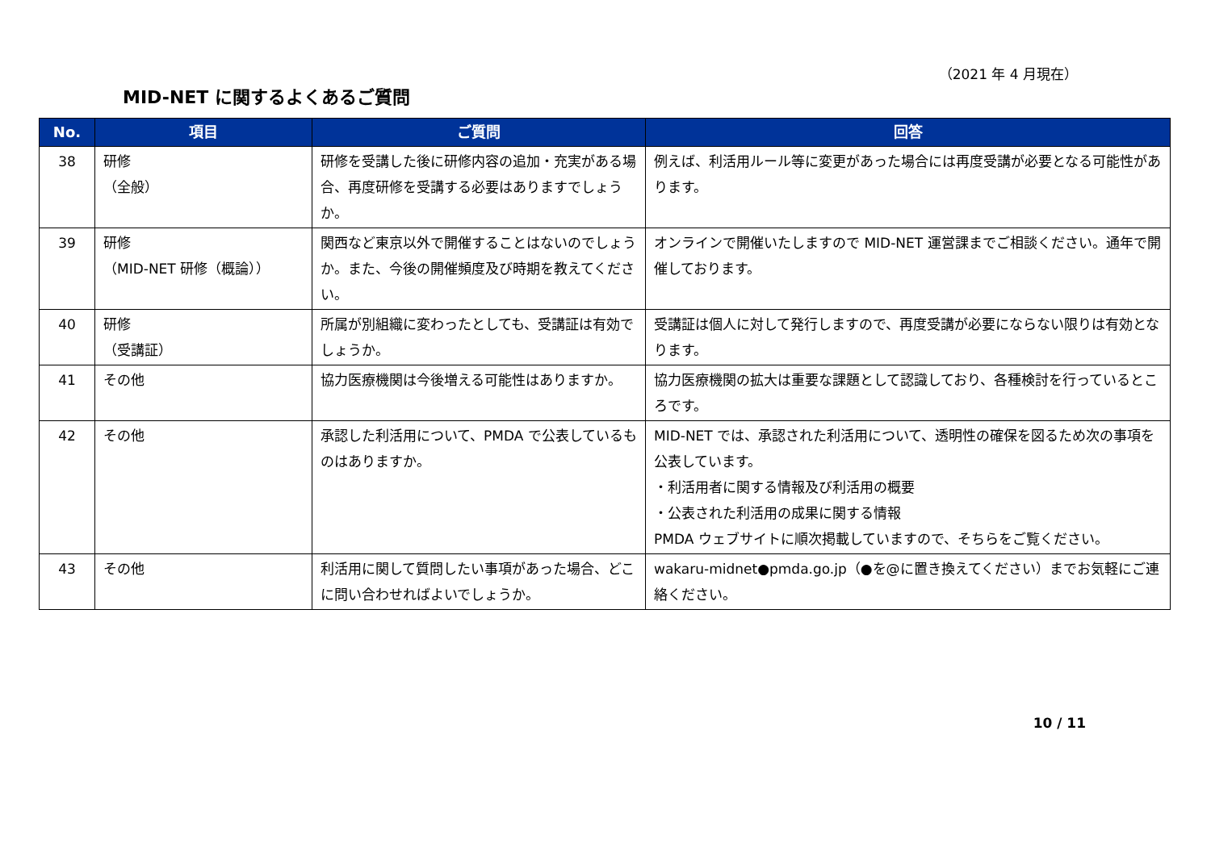（2021 年 4 月現在）
MID-NET に関するよくあるご質問
| No. | 項目 | ご質問 | 回答 |
| --- | --- | --- | --- |
| 38 | 研修 （全般） | 研修を受講した後に研修内容の追加・充実がある場合、再度研修を受講する必要はありますでしょうか。 | 例えば、利活用ルール等に変更があった場合には再度受講が必要となる可能性があります。 |
| 39 | 研修 （MID-NET 研修（概論）） | 関西など東京以外で開催することはないのでしょうか。また、今後の開催頻度及び時期を教えてください。 | オンラインで開催いたしますので MID-NET 運営課までご相談ください。通年で開催しております。 |
| 40 | 研修 （受講証） | 所属が別組織に変わったとしても、受講証は有効でしょうか。 | 受講証は個人に対して発行しますので、再度受講が必要にならない限りは有効となります。 |
| 41 | その他 | 協力医療機関は今後増える可能性はありますか。 | 協力医療機関の拡大は重要な課題として認識しており、各種検討を行っているところです。 |
| 42 | その他 | 承認した利活用について、PMDA で公表しているものはありますか。 | MID-NET では、承認された利活用について、透明性の確保を図るため次の事項を公表しています。 ・利活用者に関する情報及び利活用の概要 ・公表された利活用の成果に関する情報 PMDA ウェブサイトに順次掲載していますので、そちらをご覧ください。 |
| 43 | その他 | 利活用に関して質問したい事項があった場合、どこに問い合わせればよいでしょうか。 | wakaru-midnet●pmda.go.jp（●を@に置き換えてください）までお気軽にご連絡ください。 |
10 / 11